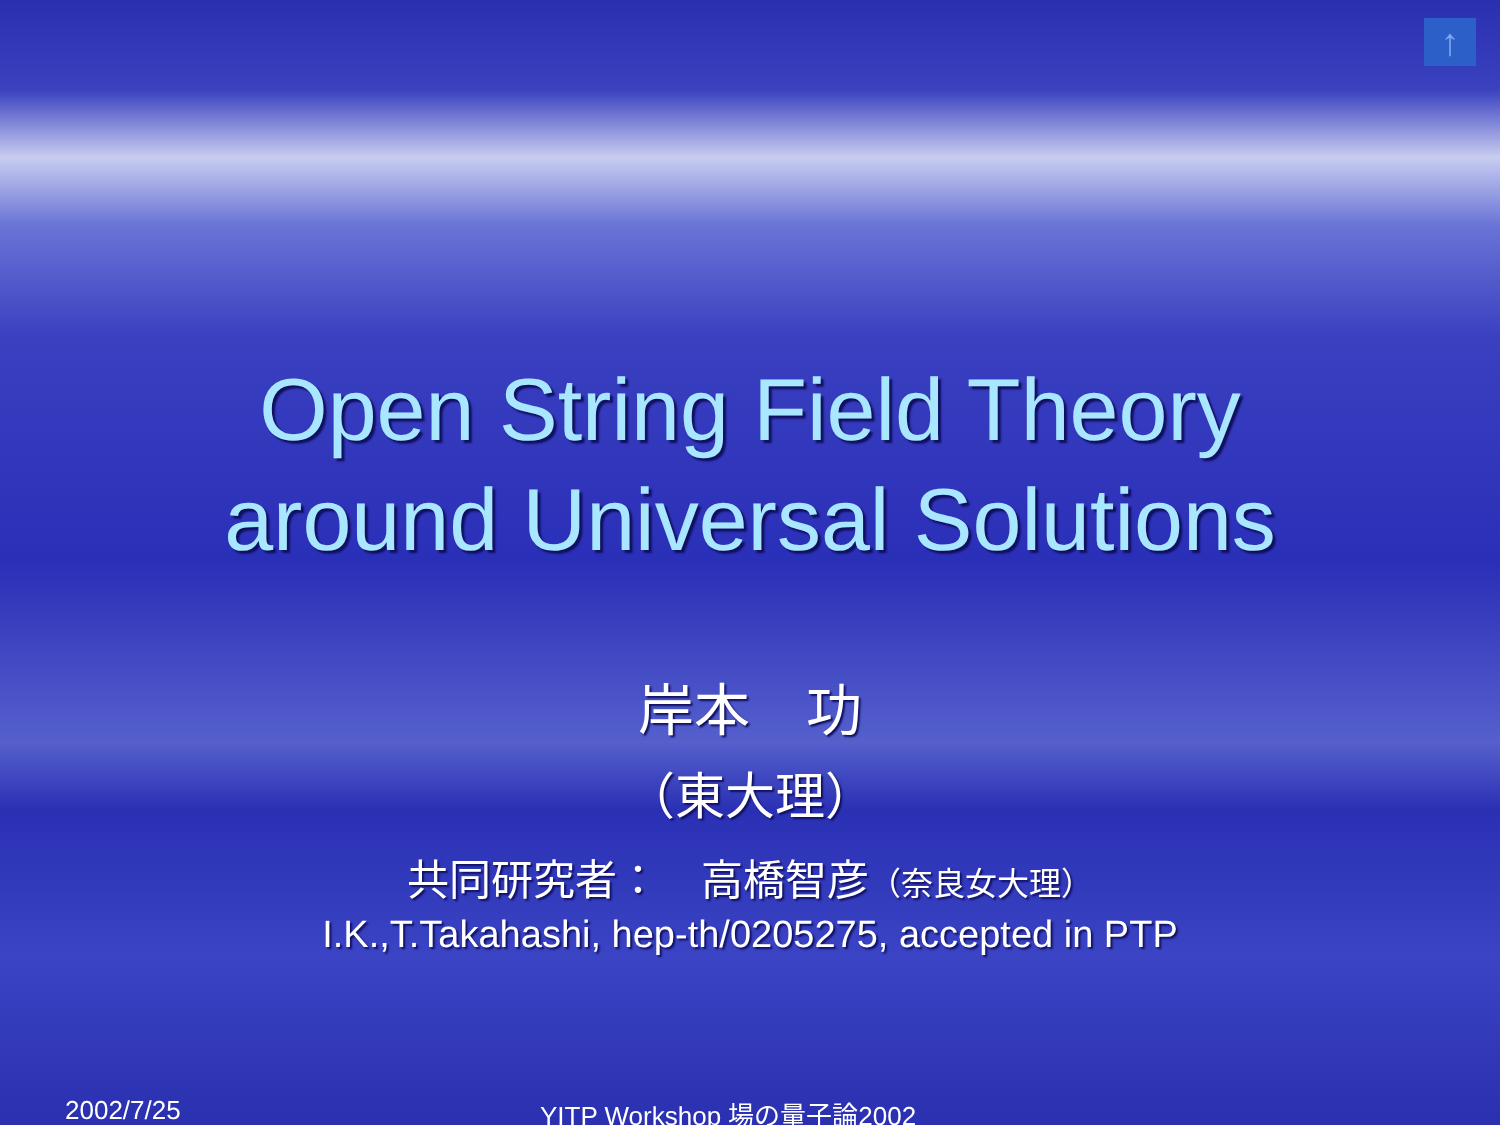↑
Open String Field Theory
around Universal Solutions
岸本　功
（東大理）
共同研究者：　高橋智彦（奈良女大理）
I.K.,T.Takahashi, hep-th/0205275, accepted in PTP
2002/7/25 YITP Workshop 場の量子論2002